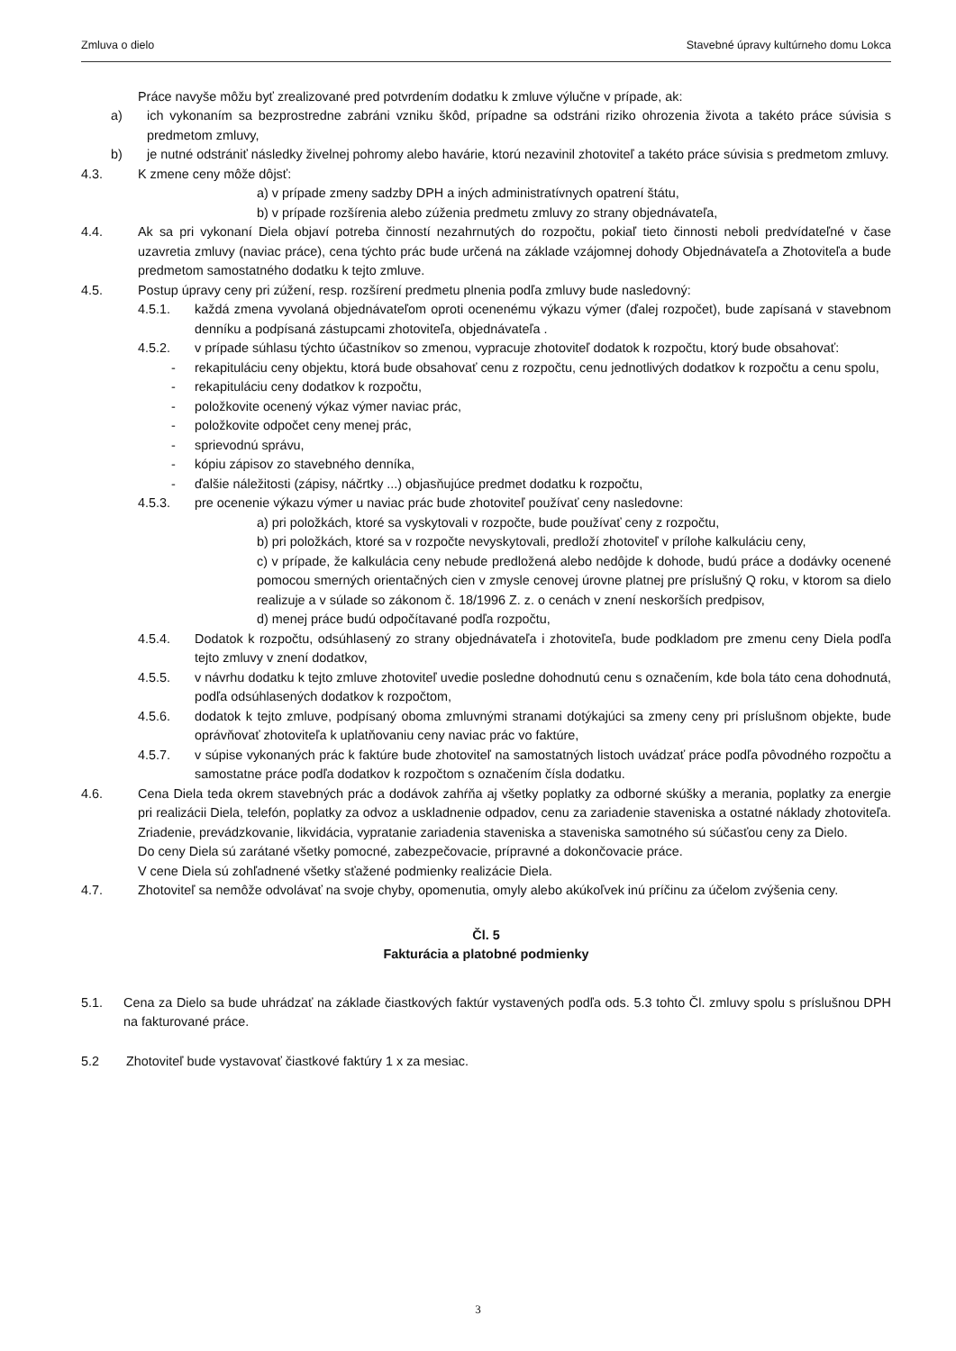Zmluva o dielo Stavebné úpravy kultúrneho domu Lokca
Práce navyše môžu byť zrealizované pred potvrdením dodatku k zmluve výlučne v prípade, ak:
a) ich vykonaním sa bezprostredne zabráni vzniku škôd, prípadne sa odstráni riziko ohrozenia života a takéto práce súvisia s predmetom zmluvy,
b) je nutné odstrániť následky živelnej pohromy alebo havárie, ktorú nezavinil zhotoviteľ a takéto práce súvisia s predmetom zmluvy.
4.3. K zmene ceny môže dôjsť:
a) v prípade zmeny sadzby DPH a iných administratívnych opatrení štátu,
b) v prípade rozšírenia alebo zúženia predmetu zmluvy zo strany objednávateľa,
4.4. Ak sa pri vykonaní Diela objaví potreba činností nezahrnutých do rozpočtu, pokiaľ tieto činnosti neboli predvídateľné v čase uzavretia zmluvy (naviac práce), cena týchto prác bude určená na základe vzájomnej dohody Objednávateľa a Zhotoviteľa a bude predmetom samostatného dodatku k tejto zmluve.
4.5. Postup úpravy ceny pri zúžení, resp. rozšírení predmetu plnenia podľa zmluvy bude nasledovný:
4.5.1. každá zmena vyvolaná objednávateľom oproti ocenenému výkazu výmer (ďalej rozpočet), bude zapísaná v stavebnom denníku a podpísaná zástupcami zhotoviteľa, objednávateľa .
4.5.2. v prípade súhlasu týchto účastníkov so zmenou, vypracuje zhotoviteľ dodatok k rozpočtu, ktorý bude obsahovať:
- rekapituláciu ceny objektu, ktorá bude obsahovať cenu z rozpočtu, cenu jednotlivých dodatkov k rozpočtu a cenu spolu,
- rekapituláciu ceny dodatkov k rozpočtu,
- položkovite ocenený výkaz výmer naviac prác,
- položkovite odpočet ceny menej prác,
- sprievodnú správu,
- kópiu zápisov zo stavebného denníka,
- ďalšie náležitosti (zápisy, náčrtky ...) objasňujúce predmet dodatku k rozpočtu,
4.5.3. pre ocenenie výkazu výmer u naviac prác bude zhotoviteľ používať ceny nasledovne:
a) pri položkách, ktoré sa vyskytovali v rozpočte, bude používať ceny z rozpočtu,
b) pri položkách, ktoré sa v rozpočte nevyskytovali, predloží zhotoviteľ v prílohe kalkuláciu ceny,
c) v prípade, že kalkulácia ceny nebude predložená alebo nedôjde k dohode, budú práce a dodávky ocenené pomocou smerných orientačných cien v zmysle cenovej úrovne platnej pre príslušný Q roku, v ktorom sa dielo realizuje a v súlade so zákonom č. 18/1996 Z. z. o cenách v znení neskorších predpisov,
d) menej práce budú odpočítavané podľa rozpočtu,
4.5.4. Dodatok k rozpočtu, odsúhlasený zo strany objednávateľa i zhotoviteľa, bude podkladom pre zmenu ceny Diela podľa tejto zmluvy v znení dodatkov,
4.5.5. v návrhu dodatku k tejto zmluve zhotoviteľ uvedie posledne dohodnutú cenu s označením, kde bola táto cena dohodnutá, podľa odsúhlasených dodatkov k rozpočtom,
4.5.6. dodatok k tejto zmluve, podpísaný oboma zmluvnými stranami dotýkajúci sa zmeny ceny pri príslušnom objekte, bude oprávňovať zhotoviteľa k uplatňovaniu ceny naviac prác vo faktúre,
4.5.7. v súpise vykonaných prác k faktúre bude zhotoviteľ na samostatných listoch uvádzať práce podľa pôvodného rozpočtu a samostatne práce podľa dodatkov k rozpočtom s označením čísla dodatku.
4.6. Cena Diela teda okrem stavebných prác a dodávok zahŕňa aj všetky poplatky za odborné skúšky a merania, poplatky za energie pri realizácii Diela, telefón, poplatky za odvoz a uskladnenie odpadov, cenu za zariadenie staveniska a ostatné náklady zhotoviteľa. Zriadenie, prevádzkovanie, likvidácia, vypratanie zariadenia staveniska a staveniska samotného sú súčasťou ceny za Dielo.
Do ceny Diela sú zarátané všetky pomocné, zabezpečovacie, prípravné a dokončovacie práce.
V cene Diela sú zohľadnené všetky sťažené podmienky realizácie Diela.
4.7. Zhotoviteľ sa nemôže odvolávať na svoje chyby, opomenutia, omyly alebo akúkoľvek inú príčinu za účelom zvýšenia ceny.
Čl. 5
Fakturácia a platobné podmienky
5.1. Cena za Dielo sa bude uhrádzať na základe čiastkových faktúr vystavených podľa ods. 5.3 tohto Čl. zmluvy spolu s príslušnou DPH na fakturované práce.
5.2 Zhotoviteľ bude vystavovať čiastkové faktúry 1 x za mesiac.
3